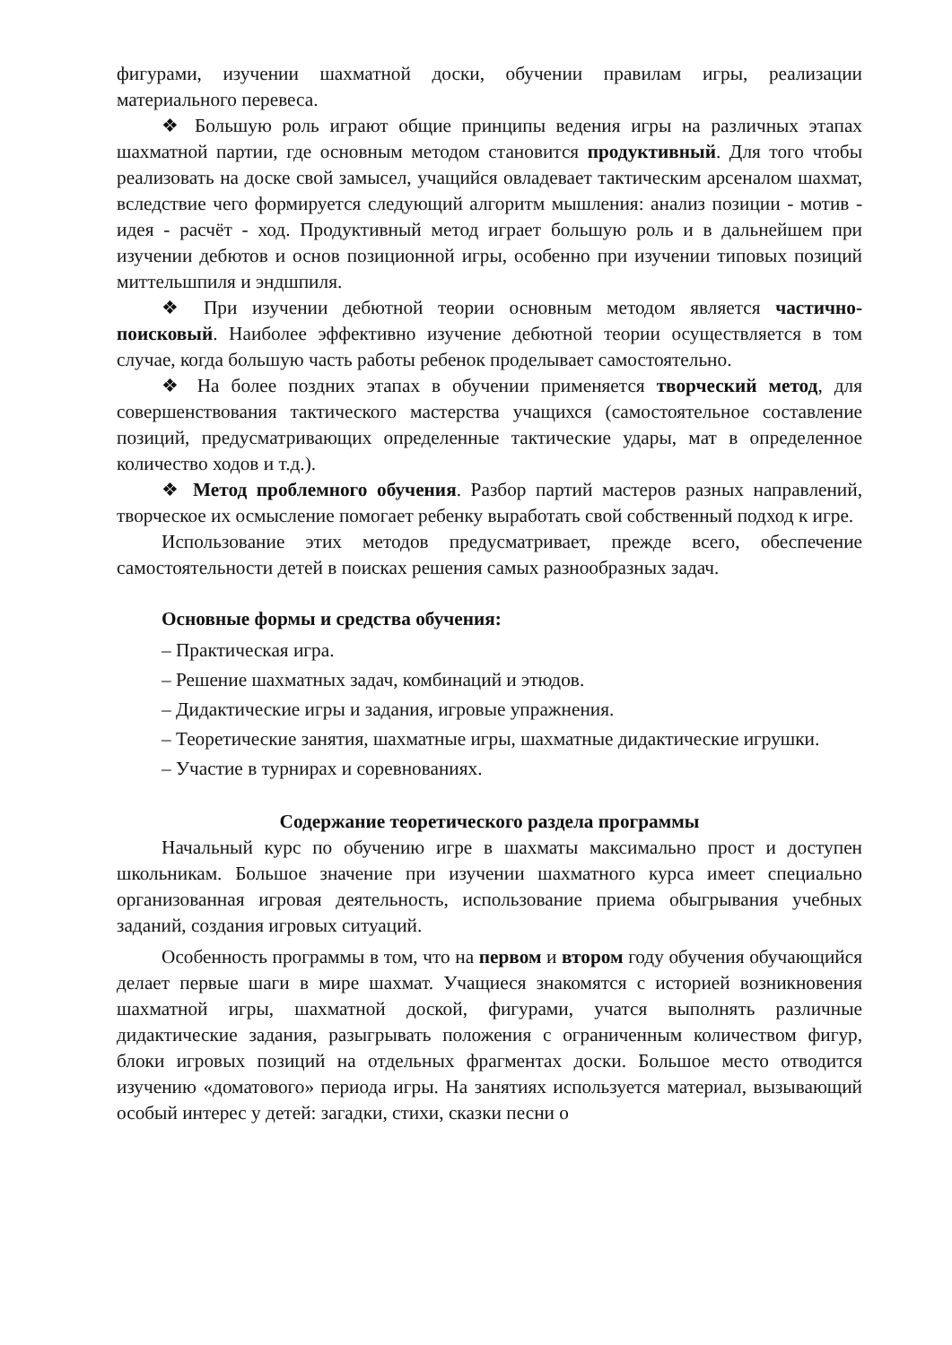фигурами, изучении шахматной доски, обучении правилам игры, реализации материального перевеса.
❖ Большую роль играют общие принципы ведения игры на различных этапах шахматной партии, где основным методом становится продуктивный. Для того чтобы реализовать на доске свой замысел, учащийся овладевает тактическим арсеналом шахмат, вследствие чего формируется следующий алгоритм мышления: анализ позиции - мотив - идея - расчёт - ход. Продуктивный метод играет большую роль и в дальнейшем при изучении дебютов и основ позиционной игры, особенно при изучении типовых позиций миттельшпиля и эндшпиля.
❖ При изучении дебютной теории основным методом является частично- поисковый. Наиболее эффективно изучение дебютной теории осуществляется в том случае, когда большую часть работы ребенок проделывает самостоятельно.
❖ На более поздних этапах в обучении применяется творческий метод, для совершенствования тактического мастерства учащихся (самостоятельное составление позиций, предусматривающих определенные тактические удары, мат в определенное количество ходов и т.д.).
❖ Метод проблемного обучения. Разбор партий мастеров разных направлений, творческое их осмысление помогает ребенку выработать свой собственный подход к игре.
Использование этих методов предусматривает, прежде всего, обеспечение самостоятельности детей в поисках решения самых разнообразных задач.
Основные формы и средства обучения:
– Практическая игра.
– Решение шахматных задач, комбинаций и этюдов.
– Дидактические игры и задания, игровые упражнения.
– Теоретические занятия, шахматные игры, шахматные дидактические игрушки.
– Участие в турнирах и соревнованиях.
Содержание теоретического раздела программы
Начальный курс по обучению игре в шахматы максимально прост и доступен школьникам. Большое значение при изучении шахматного курса имеет специально организованная игровая деятельность, использование приема обыгрывания учебных заданий, создания игровых ситуаций.
Особенность программы в том, что на первом и втором году обучения обучающийся делает первые шаги в мире шахмат. Учащиеся знакомятся с историей возникновения шахматной игры, шахматной доской, фигурами, учатся выполнять различные дидактические задания, разыгрывать положения с ограниченным количеством фигур, блоки игровых позиций на отдельных фрагментах доски. Большое место отводится изучению «доматового» периода игры. На занятиях используется материал, вызывающий особый интерес у детей: загадки, стихи, сказки песни о